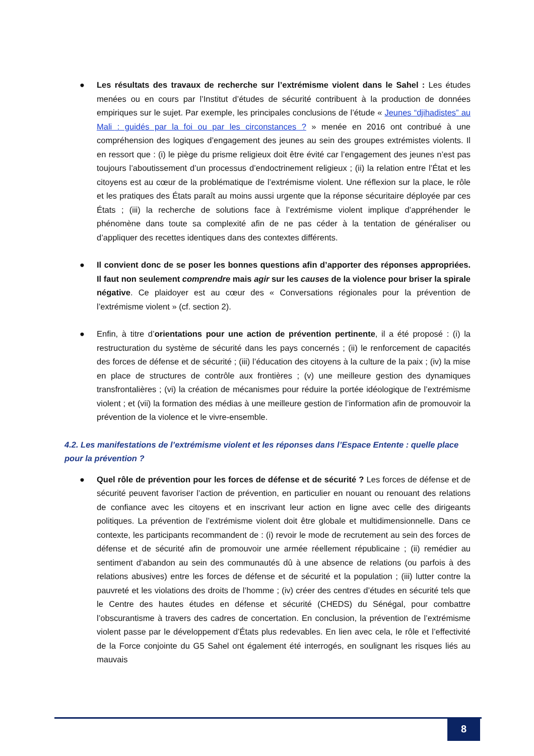● Les résultats des travaux de recherche sur l’extrémisme violent dans le Sahel : Les études menées ou en cours par l’Institut d’études de sécurité contribuent à la production de données empiriques sur le sujet. Par exemple, les principales conclusions de l’étude « Jeunes “djihadistes” au Mali : guidés par la foi ou par les circonstances ? » menée en 2016 ont contribué à une compréhension des logiques d’engagement des jeunes au sein des groupes extrémistes violents. Il en ressort que : (i) le piège du prisme religieux doit être évité car l’engagement des jeunes n’est pas toujours l’aboutissement d’un processus d’endoctrinement religieux ; (ii) la relation entre l’État et les citoyens est au cœur de la problématique de l’extrémisme violent. Une réflexion sur la place, le rôle et les pratiques des États paraît au moins aussi urgente que la réponse sécuritaire déployée par ces États ; (iii) la recherche de solutions face à l’extrémisme violent implique d’appréhender le phénomène dans toute sa complexité afin de ne pas céder à la tentation de généraliser ou d’appliquer des recettes identiques dans des contextes différents.
● Il convient donc de se poser les bonnes questions afin d’apporter des réponses appropriées. Il faut non seulement comprendre mais agir sur les causes de la violence pour briser la spirale négative. Ce plaidoyer est au cœur des « Conversations régionales pour la prévention de l’extrémisme violent » (cf. section 2).
● Enfin, à titre d’orientations pour une action de prévention pertinente, il a été proposé : (i) la restructuration du système de sécurité dans les pays concernés ; (ii) le renforcement de capacités des forces de défense et de sécurité ; (iii) l’éducation des citoyens à la culture de la paix ; (iv) la mise en place de structures de contrôle aux frontières ; (v) une meilleure gestion des dynamiques transfrontalières ; (vi) la création de mécanismes pour réduire la portée idéologique de l’extrémisme violent ; et (vii) la formation des médias à une meilleure gestion de l’information afin de promouvoir la prévention de la violence et le vivre-ensemble.
4.2. Les manifestations de l’extrémisme violent et les réponses dans l’Espace Entente : quelle place pour la prévention ?
● Quel rôle de prévention pour les forces de défense et de sécurité ? Les forces de défense et de sécurité peuvent favoriser l’action de prévention, en particulier en nouant ou renouant des relations de confiance avec les citoyens et en inscrivant leur action en ligne avec celle des dirigeants politiques. La prévention de l’extrémisme violent doit être globale et multidimensionnelle. Dans ce contexte, les participants recommandent de : (i) revoir le mode de recrutement au sein des forces de défense et de sécurité afin de promouvoir une armée réellement républicaine ; (ii) remédier au sentiment d’abandon au sein des communautés dû à une absence de relations (ou parfois à des relations abusives) entre les forces de défense et de sécurité et la population ; (iii) lutter contre la pauvreté et les violations des droits de l’homme ; (iv) créer des centres d’études en sécurité tels que le Centre des hautes études en défense et sécurité (CHEDS) du Sénégal, pour combattre l’obscurantisme à travers des cadres de concertation. En conclusion, la prévention de l’extrémisme violent passe par le développement d’États plus redevables. En lien avec cela, le rôle et l’effectivité de la Force conjointe du G5 Sahel ont également été interrogés, en soulignant les risques liés au mauvais
8